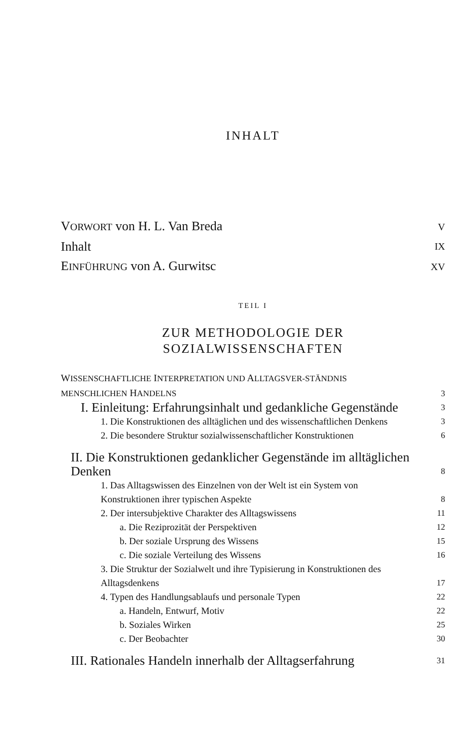INHALT
VORWORT von H. L. Van Breda V
Inhalt IX
EINFÜHRUNG von A. Gurwitsc XV
TEIL I
ZUR METHODOLOGIE DER
SOZIALWISSENSCHAFTEN
WISSENSCHAFTLICHE INTERPRETATION UND ALLTAGSVER-STÄNDNIS MENSCHLICHEN HANDELNS 3
I. Einleitung: Erfahrungsinhalt und gedankliche Gegenstände 3
1. Die Konstruktionen des alltäglichen und des wissenschaftlichen Denkens 3
2. Die besondere Struktur sozialwissenschaftlicher Konstruktionen 6
II. Die Konstruktionen gedanklicher Gegenstände im alltäglichen Denken 8
1. Das Alltagswissen des Einzelnen von der Welt ist ein System von Konstruktionen ihrer typischen Aspekte 8
2. Der intersubjektive Charakter des Alltagswissens 11
a. Die Reziprozität der Perspektiven 12
b. Der soziale Ursprung des Wissens 15
c. Die soziale Verteilung des Wissens 16
3. Die Struktur der Sozialwelt und ihre Typisierung in Konstruktionen des Alltagsdenkens 17
4. Typen des Handlungsablaufs und personale Typen 22
a. Handeln, Entwurf, Motiv 22
b. Soziales Wirken 25
c. Der Beobachter 30
III. Rationales Handeln innerhalb der Alltagserfahrung 31